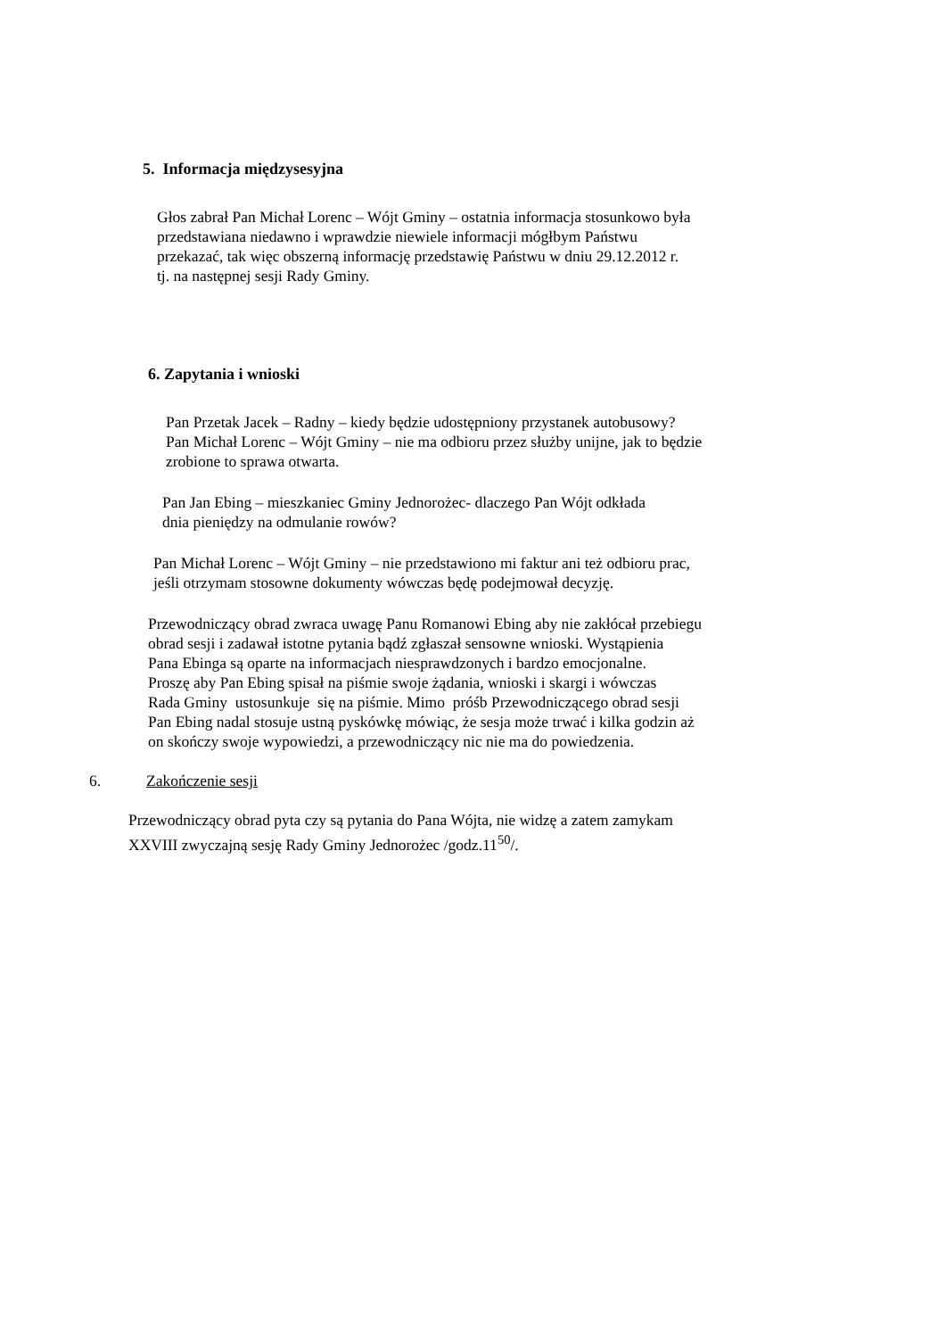5. Informacja międzysesyjna
Głos zabrał Pan Michał Lorenc – Wójt Gminy – ostatnia informacja stosunkowo była
przedstawiana niedawno i wprawdzie niewiele informacji mógłbym Państwu
przekazać, tak więc obszerną informację przedstawię Państwu w dniu 29.12.2012 r.
tj. na następnej sesji Rady Gminy.
6. Zapytania i wnioski
Pan Przetak Jacek – Radny – kiedy będzie udostępniony przystanek autobusowy?
Pan Michał Lorenc – Wójt Gminy – nie ma odbioru przez służby unijne, jak to będzie
zrobione to sprawa otwarta.
Pan Jan Ebing – mieszkaniec Gminy Jednorożec- dlaczego Pan Wójt odkłada
dnia pieniędzy na odmulanie rowów?
Pan Michał Lorenc – Wójt Gminy – nie przedstawiono mi faktur ani też odbioru prac,
jeśli otrzymam stosowne dokumenty wówczas będę podejmował decyzję.
Przewodniczący obrad zwraca uwagę Panu Romanowi Ebing aby nie zakłócał przebiegu
obrad sesji i zadawał istotne pytania bądź zgłaszał sensowne wnioski. Wystąpienia
Pana Ebinga są oparte na informacjach niesprawdzonych i bardzo emocjonalne.
Proszę aby Pan Ebing spisał na piśmie swoje żądania, wnioski i skargi i wówczas
Rada Gminy ustosunkuje się na piśmie. Mimo próśb Przewodniczącego obrad sesji
Pan Ebing nadal stosuje ustną pyskówkę mówiąc, że sesja może trwać i kilka godzin aż
on skończy swoje wypowiedzi, a przewodniczący nic nie ma do powiedzenia.
6. Zakończenie sesji
Przewodniczący obrad pyta czy są pytania do Pana Wójta, nie widzę a zatem zamykam
XXVIII zwyczajną sesję Rady Gminy Jednorożec /godz.11<sup>50</sup>/.